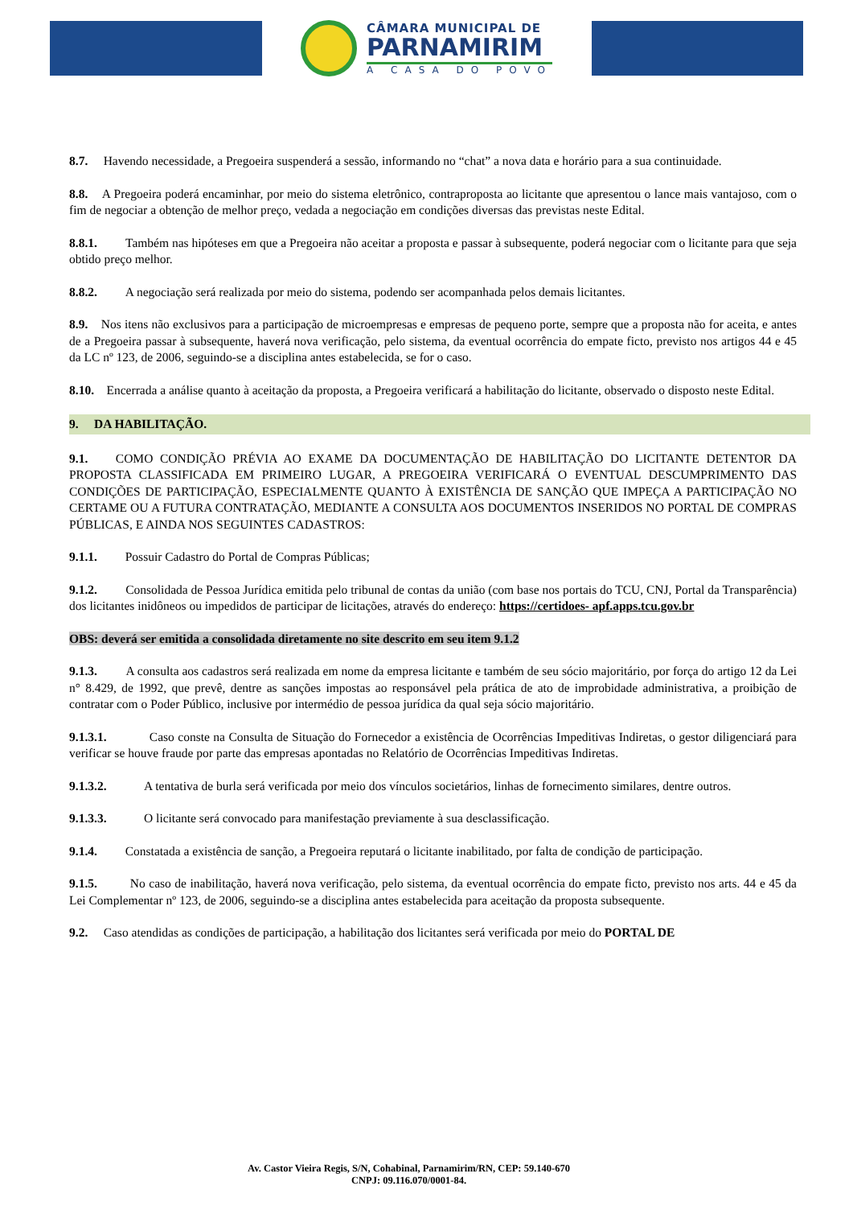CÂMARA MUNICIPAL DE
PARNAMIRIM
A CASA DO POVO
8.7. Havendo necessidade, a Pregoeira suspenderá a sessão, informando no “chat” a nova data e horário para a sua continuidade.
8.8. A Pregoeira poderá encaminhar, por meio do sistema eletrônico, contraproposta ao licitante que apresentou o lance mais vantajoso, com o fim de negociar a obtenção de melhor preço, vedada a negociação em condições diversas das previstas neste Edital.
8.8.1. Também nas hipóteses em que a Pregoeira não aceitar a proposta e passar à subsequente, poderá negociar com o licitante para que seja obtido preço melhor.
8.8.2. A negociação será realizada por meio do sistema, podendo ser acompanhada pelos demais licitantes.
8.9. Nos itens não exclusivos para a participação de microempresas e empresas de pequeno porte, sempre que a proposta não for aceita, e antes de a Pregoeira passar à subsequente, haverá nova verificação, pelo sistema, da eventual ocorrência do empate ficto, previsto nos artigos 44 e 45 da LC nº 123, de 2006, seguindo-se a disciplina antes estabelecida, se for o caso.
8.10. Encerrada a análise quanto à aceitação da proposta, a Pregoeira verificará a habilitação do licitante, observado o disposto neste Edital.
9. DA HABILITAÇÃO.
9.1. COMO CONDIÇÃO PRÉVIA AO EXAME DA DOCUMENTAÇÃO DE HABILITAÇÃO DO LICITANTE DETENTOR DA PROPOSTA CLASSIFICADA EM PRIMEIRO LUGAR, A PREGOEIRA VERIFICARÁ O EVENTUAL DESCUMPRIMENTO DAS CONDIÇÕES DE PARTICIPAÇÃO, ESPECIALMENTE QUANTO À EXISTÊNCIA DE SANÇÃO QUE IMPEÇA A PARTICIPAÇÃO NO CERTAME OU A FUTURA CONTRATAÇÃO, MEDIANTE A CONSULTA AOS DOCUMENTOS INSERIDOS NO PORTAL DE COMPRAS PÚBLICAS, E AINDA NOS SEGUINTES CADASTROS:
9.1.1. Possuir Cadastro do Portal de Compras Públicas;
9.1.2. Consolidada de Pessoa Jurídica emitida pelo tribunal de contas da união (com base nos portais do TCU, CNJ, Portal da Transparência) dos licitantes inidôneos ou impedidos de participar de licitações, através do endereço: https://certidoes- apf.apps.tcu.gov.br
OBS: deverá ser emitida a consolidada diretamente no site descrito em seu item 9.1.2
9.1.3. A consulta aos cadastros será realizada em nome da empresa licitante e também de seu sócio majoritário, por força do artigo 12 da Lei n° 8.429, de 1992, que prevê, dentre as sanções impostas ao responsável pela prática de ato de improbidade administrativa, a proibição de contratar com o Poder Público, inclusive por intermédio de pessoa jurídica da qual seja sócio majoritário.
9.1.3.1. Caso conste na Consulta de Situação do Fornecedor a existência de Ocorrências Impeditivas Indiretas, o gestor diligenciará para verificar se houve fraude por parte das empresas apontadas no Relatório de Ocorrências Impeditivas Indiretas.
9.1.3.2. A tentativa de burla será verificada por meio dos vínculos societários, linhas de fornecimento similares, dentre outros.
9.1.3.3. O licitante será convocado para manifestação previamente à sua desclassificação.
9.1.4. Constatada a existência de sanção, a Pregoeira reputará o licitante inabilitado, por falta de condição de participação.
9.1.5. No caso de inabilitação, haverá nova verificação, pelo sistema, da eventual ocorrência do empate ficto, previsto nos arts. 44 e 45 da Lei Complementar nº 123, de 2006, seguindo-se a disciplina antes estabelecida para aceitação da proposta subsequente.
9.2. Caso atendidas as condições de participação, a habilitação dos licitantes será verificada por meio do PORTAL DE
Av. Castor Vieira Regis, S/N, Cohabinal, Parnamirim/RN, CEP: 59.140-670
CNPJ: 09.116.070/0001-84.